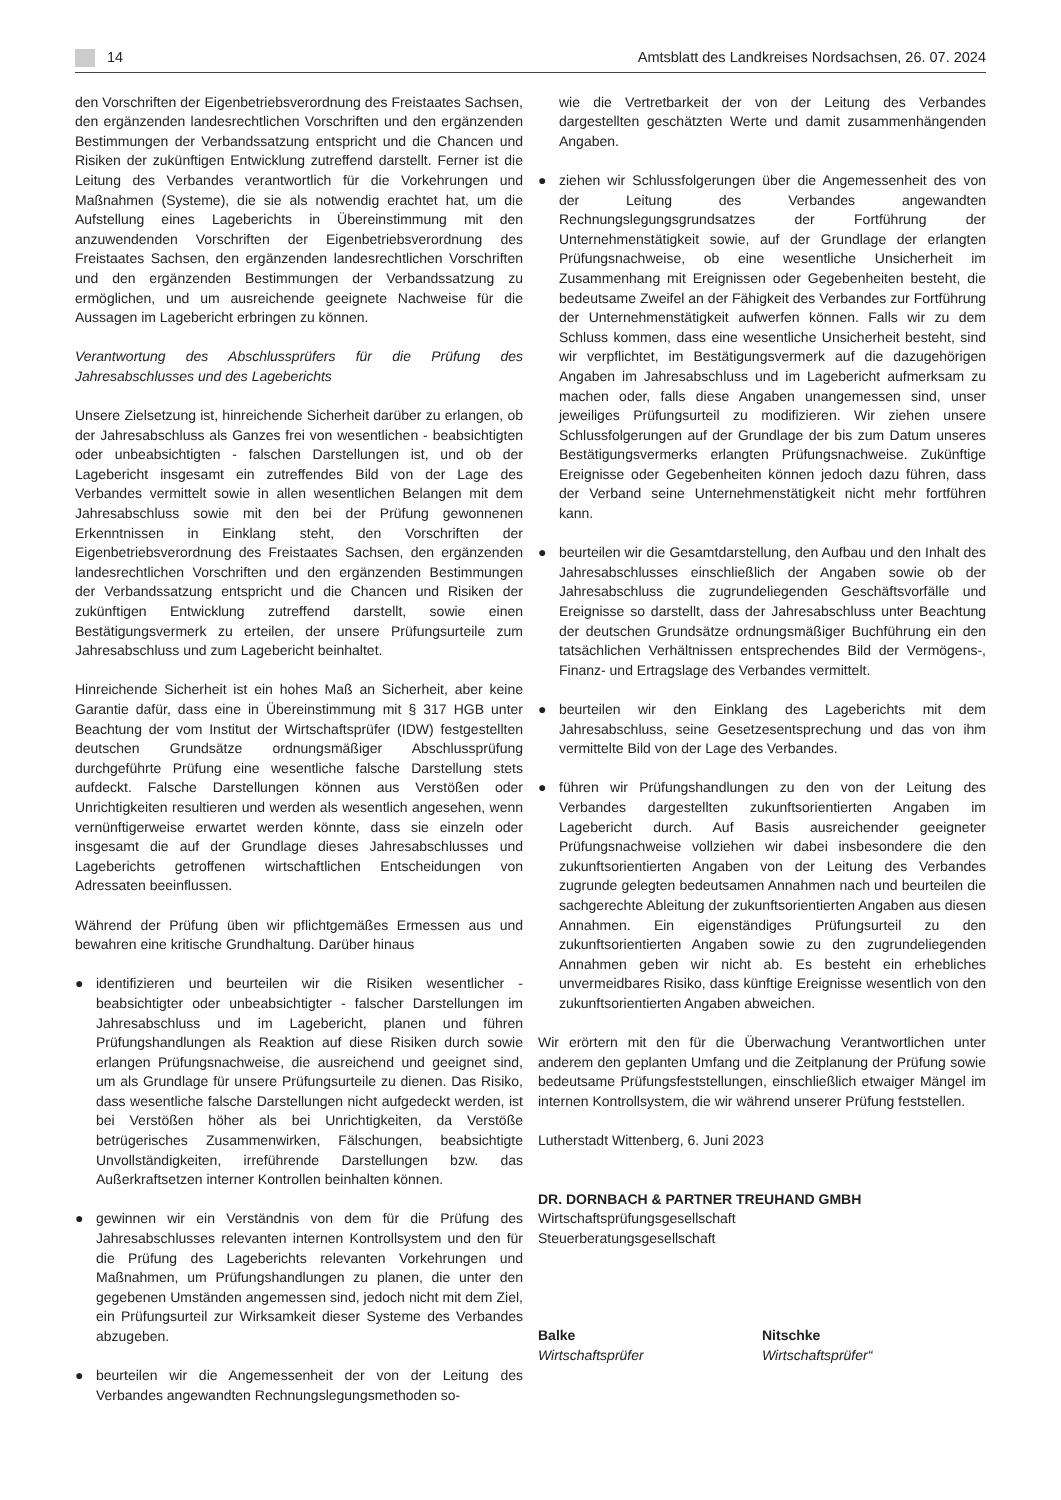14
Amtsblatt des Landkreises Nordsachsen, 26. 07. 2024
den Vorschriften der Eigenbetriebsverordnung des Freistaates Sachsen, den ergänzenden landesrechtlichen Vorschriften und den ergänzenden Bestimmungen der Verbandssatzung entspricht und die Chancen und Risiken der zukünftigen Entwicklung zutreffend darstellt. Ferner ist die Leitung des Verbandes verantwortlich für die Vorkehrungen und Maßnahmen (Systeme), die sie als notwendig erachtet hat, um die Aufstellung eines Lageberichts in Übereinstimmung mit den anzuwendenden Vorschriften der Eigenbetriebsverordnung des Freistaates Sachsen, den ergänzenden landesrechtlichen Vorschriften und den ergänzenden Bestimmungen der Verbandssatzung zu ermöglichen, und um ausreichende geeignete Nachweise für die Aussagen im Lagebericht erbringen zu können.
Verantwortung des Abschlussprüfers für die Prüfung des Jahresabschlusses und des Lageberichts
Unsere Zielsetzung ist, hinreichende Sicherheit darüber zu erlangen, ob der Jahresabschluss als Ganzes frei von wesentlichen - beabsichtigten oder unbeabsichtigten - falschen Darstellungen ist, und ob der Lagebericht insgesamt ein zutreffendes Bild von der Lage des Verbandes vermittelt sowie in allen wesentlichen Belangen mit dem Jahresabschluss sowie mit den bei der Prüfung gewonnenen Erkenntnissen in Einklang steht, den Vorschriften der Eigenbetriebsverordnung des Freistaates Sachsen, den ergänzenden landesrechtlichen Vorschriften und den ergänzenden Bestimmungen der Verbandssatzung entspricht und die Chancen und Risiken der zukünftigen Entwicklung zutreffend darstellt, sowie einen Bestätigungsvermerk zu erteilen, der unsere Prüfungsurteile zum Jahresabschluss und zum Lagebericht beinhaltet.
Hinreichende Sicherheit ist ein hohes Maß an Sicherheit, aber keine Garantie dafür, dass eine in Übereinstimmung mit § 317 HGB unter Beachtung der vom Institut der Wirtschaftsprüfer (IDW) festgestellten deutschen Grundsätze ordnungsmäßiger Abschlussprüfung durchgeführte Prüfung eine wesentliche falsche Darstellung stets aufdeckt. Falsche Darstellungen können aus Verstößen oder Unrichtigkeiten resultieren und werden als wesentlich angesehen, wenn vernünftigerweise erwartet werden könnte, dass sie einzeln oder insgesamt die auf der Grundlage dieses Jahresabschlusses und Lageberichts getroffenen wirtschaftlichen Entscheidungen von Adressaten beeinflussen.
Während der Prüfung üben wir pflichtgemäßes Ermessen aus und bewahren eine kritische Grundhaltung. Darüber hinaus
● identifizieren und beurteilen wir die Risiken wesentlicher - beabsichtigter oder unbeabsichtigter - falscher Darstellungen im Jahresabschluss und im Lagebericht, planen und führen Prüfungshandlungen als Reaktion auf diese Risiken durch sowie erlangen Prüfungsnachweise, die ausreichend und geeignet sind, um als Grundlage für unsere Prüfungsurteile zu dienen. Das Risiko, dass wesentliche falsche Darstellungen nicht aufgedeckt werden, ist bei Verstößen höher als bei Unrichtigkeiten, da Verstöße betrügerisches Zusammenwirken, Fälschungen, beabsichtigte Unvollständigkeiten, irreführende Darstellungen bzw. das Außerkraftsetzen interner Kontrollen beinhalten können.
● gewinnen wir ein Verständnis von dem für die Prüfung des Jahresabschlusses relevanten internen Kontrollsystem und den für die Prüfung des Lageberichts relevanten Vorkehrungen und Maßnahmen, um Prüfungshandlungen zu planen, die unter den gegebenen Umständen angemessen sind, jedoch nicht mit dem Ziel, ein Prüfungsurteil zur Wirksamkeit dieser Systeme des Verbandes abzugeben.
● beurteilen wir die Angemessenheit der von der Leitung des Verbandes angewandten Rechnungslegungsmethoden so-
wie die Vertretbarkeit der von der Leitung des Verbandes dargestellten geschätzten Werte und damit zusammenhängenden Angaben.
● ziehen wir Schlussfolgerungen über die Angemessenheit des von der Leitung des Verbandes angewandten Rechnungslegungsgrundsatzes der Fortführung der Unternehmenstätigkeit sowie, auf der Grundlage der erlangten Prüfungsnachweise, ob eine wesentliche Unsicherheit im Zusammenhang mit Ereignissen oder Gegebenheiten besteht, die bedeutsame Zweifel an der Fähigkeit des Verbandes zur Fortführung der Unternehmenstätigkeit aufwerfen können. Falls wir zu dem Schluss kommen, dass eine wesentliche Unsicherheit besteht, sind wir verpflichtet, im Bestätigungsvermerk auf die dazugehörigen Angaben im Jahresabschluss und im Lagebericht aufmerksam zu machen oder, falls diese Angaben unangemessen sind, unser jeweiliges Prüfungsurteil zu modifizieren. Wir ziehen unsere Schlussfolgerungen auf der Grundlage der bis zum Datum unseres Bestätigungsvermerks erlangten Prüfungsnachweise. Zukünftige Ereignisse oder Gegebenheiten können jedoch dazu führen, dass der Verband seine Unternehmenstätigkeit nicht mehr fortführen kann.
● beurteilen wir die Gesamtdarstellung, den Aufbau und den Inhalt des Jahresabschlusses einschließlich der Angaben sowie ob der Jahresabschluss die zugrundeliegenden Geschäftsvorfälle und Ereignisse so darstellt, dass der Jahresabschluss unter Beachtung der deutschen Grundsätze ordnungsmäßiger Buchführung ein den tatsächlichen Verhältnissen entsprechendes Bild der Vermögens-, Finanz- und Ertragslage des Verbandes vermittelt.
● beurteilen wir den Einklang des Lageberichts mit dem Jahresabschluss, seine Gesetzesentsprechung und das von ihm vermittelte Bild von der Lage des Verbandes.
● führen wir Prüfungshandlungen zu den von der Leitung des Verbandes dargestellten zukunftsorientierten Angaben im Lagebericht durch. Auf Basis ausreichender geeigneter Prüfungsnachweise vollziehen wir dabei insbesondere die den zukunftsorientierten Angaben von der Leitung des Verbandes zugrunde gelegten bedeutsamen Annahmen nach und beurteilen die sachgerechte Ableitung der zukunftsorientierten Angaben aus diesen Annahmen. Ein eigenständiges Prüfungsurteil zu den zukunftsorientierten Angaben sowie zu den zugrundeliegenden Annahmen geben wir nicht ab. Es besteht ein erhebliches unvermeidbares Risiko, dass künftige Ereignisse wesentlich von den zukunftsorientierten Angaben abweichen.
Wir erörtern mit den für die Überwachung Verantwortlichen unter anderem den geplanten Umfang und die Zeitplanung der Prüfung sowie bedeutsame Prüfungsfeststellungen, einschließlich etwaiger Mängel im internen Kontrollsystem, die wir während unserer Prüfung feststellen.
Lutherstadt Wittenberg, 6. Juni 2023
DR. DORNBACH & PARTNER TREUHAND GMBH
Wirtschaftsprüfungsgesellschaft
Steuerberatungsgesellschaft
Balke
Wirtschaftsprüfer
Nitschke
Wirtschaftsprüfer“